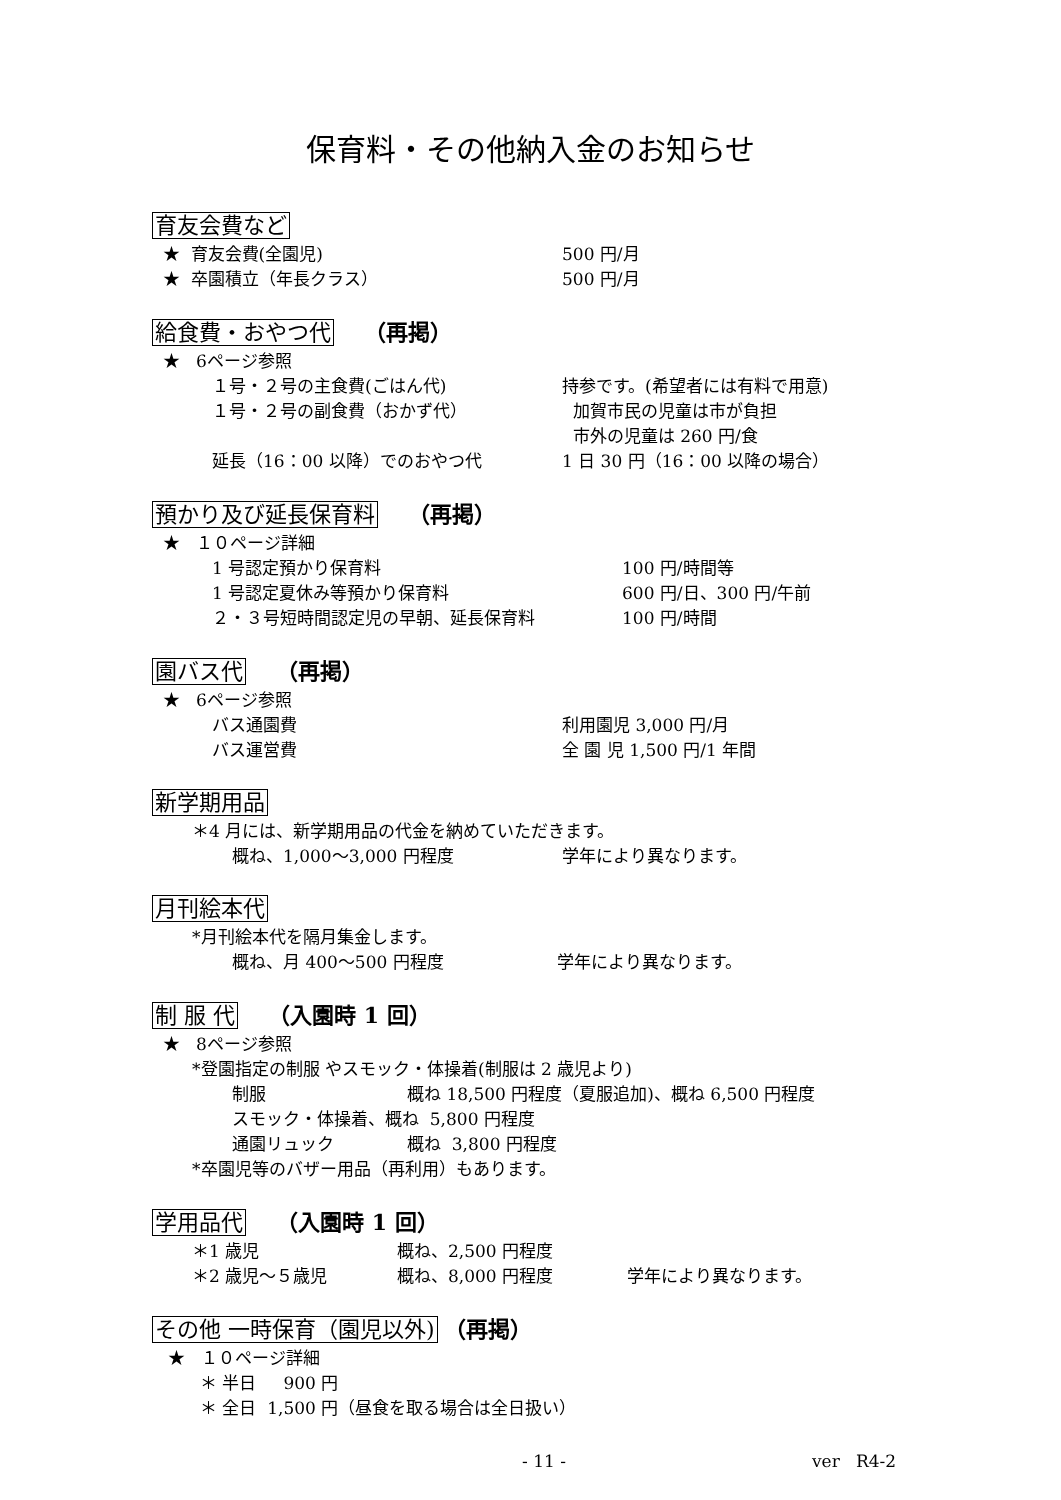保育料・その他納入金のお知らせ
育友会費など
★ 育友会費(全園児) 500 円/月
★ 卒園積立（年長クラス） 500 円/月
給食費・おやつ代 （再掲）
★ 6ページ参照
１号・２号の主食費(ごはん代) 持参です。(希望者には有料で用意)
１号・２号の副食費（おかず代） 加賀市民の児童は市が負担
市外の児童は 260 円/食
延長（16：00 以降）でのおやつ代 1 日 30 円（16：00 以降の場合）
預かり及び延長保育料 （再掲）
★ １０ページ詳細
1 号認定預かり保育料 100 円/時間等
1 号認定夏休み等預かり保育料 600 円/日、300 円/午前
２・３号短時間認定児の早朝、延長保育料 100 円/時間
園バス代 （再掲）
★ 6ページ参照
バス通園費 利用園児 3,000 円/月
バス運営費 全 園 児 1,500 円/1 年間
新学期用品
＊4 月には、新学期用品の代金を納めていただきます。
概ね、1,000～3,000 円程度 学年により異なります。
月刊絵本代
*月刊絵本代を隔月集金します。
概ね、月 400～500 円程度 学年により異なります。
制 服 代 （入園時 1 回）
★ 8ページ参照
*登園指定の制服 やスモック・体操着(制服は 2 歳児より)
制服 概ね 18,500 円程度（夏服追加)、概ね 6,500 円程度
スモック・体操着、概ね 5,800 円程度
通園リュック 概ね 3,800 円程度
*卒園児等のバザー用品（再利用）もあります。
学用品代 （入園時 1 回）
＊1 歳児 概ね、2,500 円程度
＊2 歳児～５歳児 概ね、8,000 円程度 学年により異なります。
その他 一時保育（園児以外) （再掲）
★ １０ページ詳細
＊ 半日 900 円
＊ 全日 1,500 円（昼食を取る場合は全日扱い）
- 11 - ver R4-2